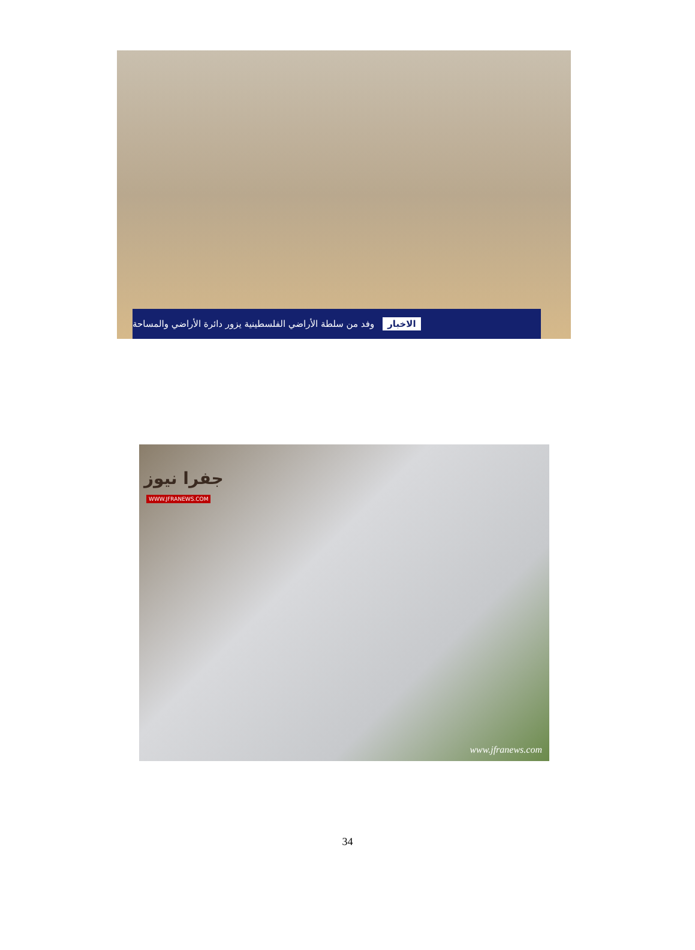الاخبار وفد من سلطة الأراضي الفلسطينية يزور دائرة الأراضي والمساحة
جفرا نيوز
WWW.JFRANEWS.COM
www.jfranews.com
34